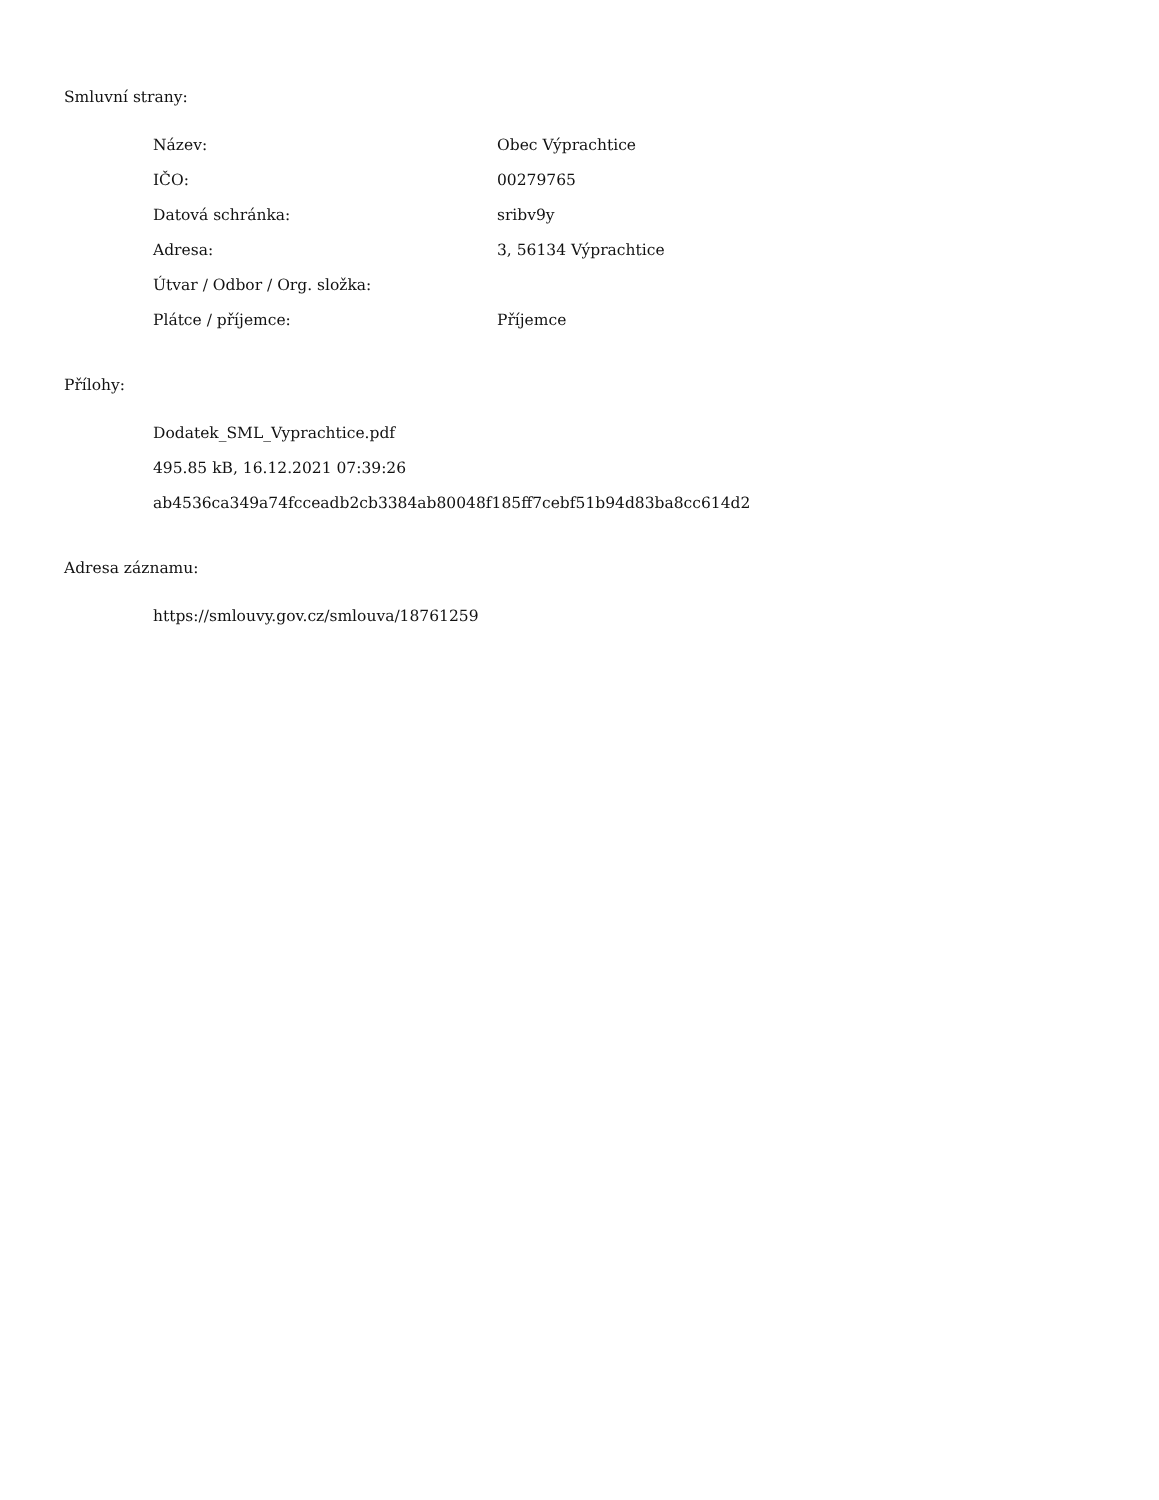Smluvní strany:
| Název: | Obec Výprachtice |
| IČO: | 00279765 |
| Datová schránka: | sribv9y |
| Adresa: | 3, 56134 Výprachtice |
| Útvar / Odbor / Org. složka: | |
| Plátce / příjemce: | Příjemce |
Přílohy:
Dodatek_SML_Vyprachtice.pdf
495.85 kB, 16.12.2021 07:39:26
ab4536ca349a74fcceadb2cb3384ab80048f185ff7cebf51b94d83ba8cc614d2
Adresa záznamu:
https://smlouvy.gov.cz/smlouva/18761259